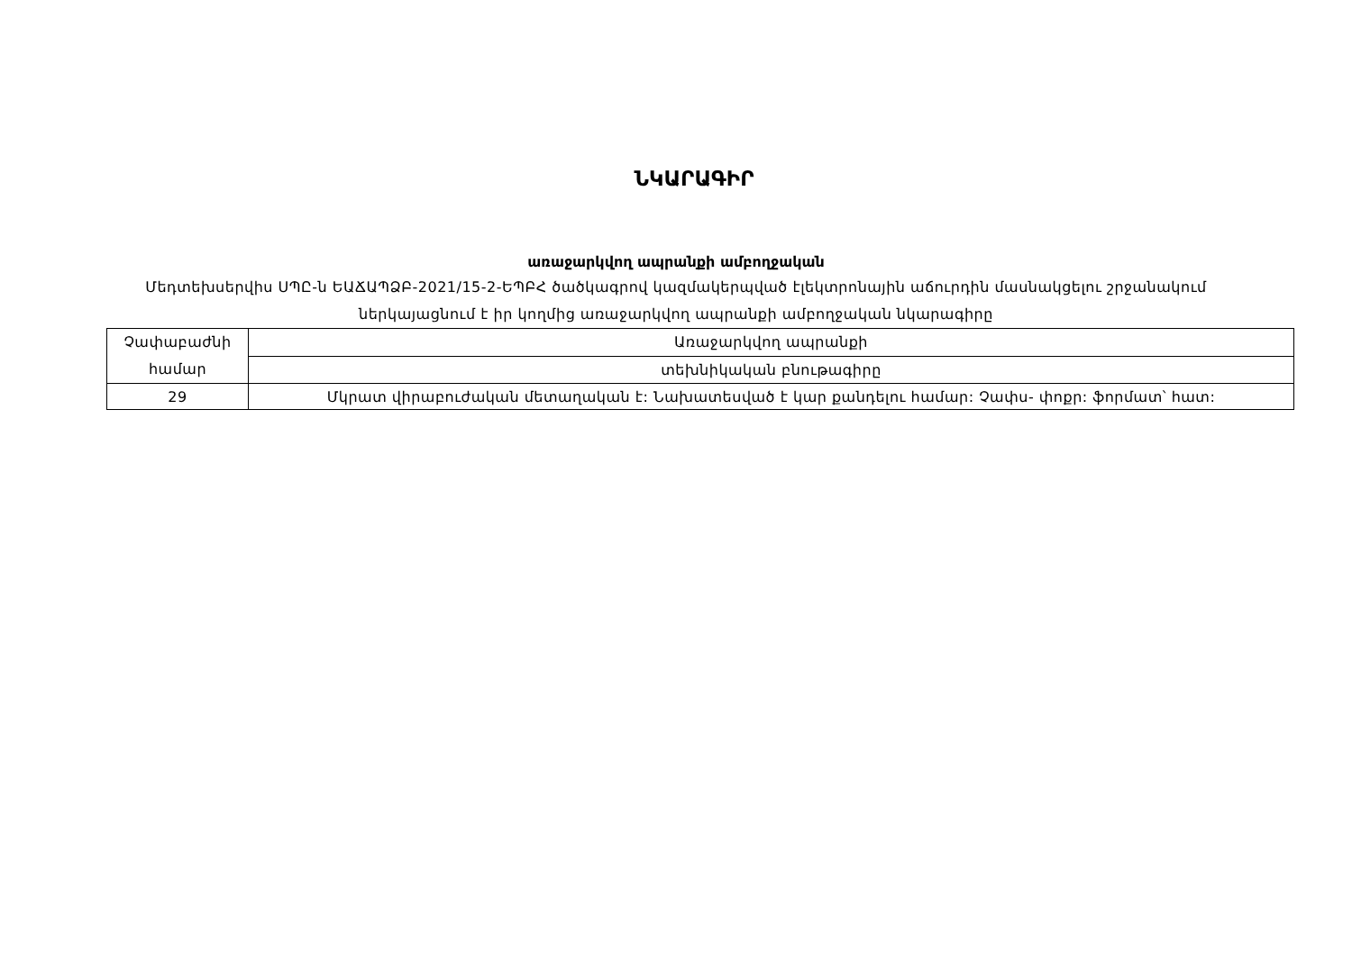ՆԿԱՐԱԳԻՐ
առաջարկվող ապրանքի ամբողջական
Մեդտեխսերվիս ՍՊԸ-ն ԵԱՃԱՊՁԲ-2021/15-2-ԵՊԲՀ ծածկագրով կազմակերպված էլեկտրոնային աճուրդին մասնակցելու շրջանակում ներկայացնում է իր կողմից առաջարկվող ապրանքի ամբողջական նկարագիրը
| Չափաբաժնի համար | Առաջարկվող ապրանքի |
| | տեխնիկական բնութագիրը |
| 29 | Մկրատ վիրաբուժական մետաղական է: Նախատեսված է կար քանդելու համար: Չափս- փոքր: ֆորմատ՝ հատ: |